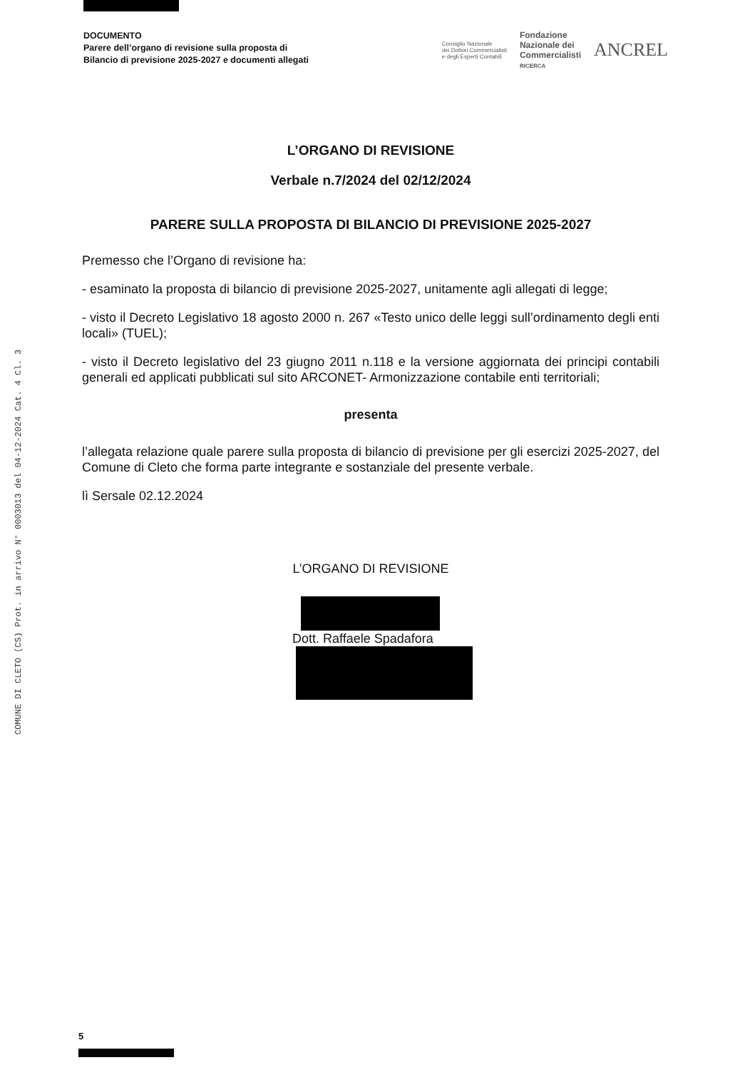COMUNE DI CLETO (CS) Prot. in arrivo N° 0003013 del 04-12-2024 Cat. 4 Cl. 3
DOCUMENTO
Parere dell’organo di revisione sulla proposta di
Bilancio di previsione 2025-2027 e documenti allegati
Consiglio Nazionale
dei Dottori Commercialisti
e degli Esperti Contabili
Fondazione
Nazionale dei
Commercialisti
RICERCA
ANCREL
L’ORGANO DI REVISIONE
Verbale n.7/2024 del 02/12/2024
PARERE SULLA PROPOSTA DI BILANCIO DI PREVISIONE 2025-2027
Premesso che l’Organo di revisione ha:
- esaminato la proposta di bilancio di previsione 2025-2027, unitamente agli allegati di legge;
- visto il Decreto Legislativo 18 agosto 2000 n. 267 «Testo unico delle leggi sull’ordinamento degli enti locali» (TUEL);
- visto il Decreto legislativo del 23 giugno 2011 n.118 e la versione aggiornata dei principi contabili generali ed applicati pubblicati sul sito ARCONET- Armonizzazione contabile enti territoriali;
presenta
l’allegata relazione quale parere sulla proposta di bilancio di previsione per gli esercizi 2025-2027, del Comune di Cleto che forma parte integrante e sostanziale del presente verbale.
lì Sersale 02.12.2024
L’ORGANO DI REVISIONE
Dott. Raffaele Spadafora
5